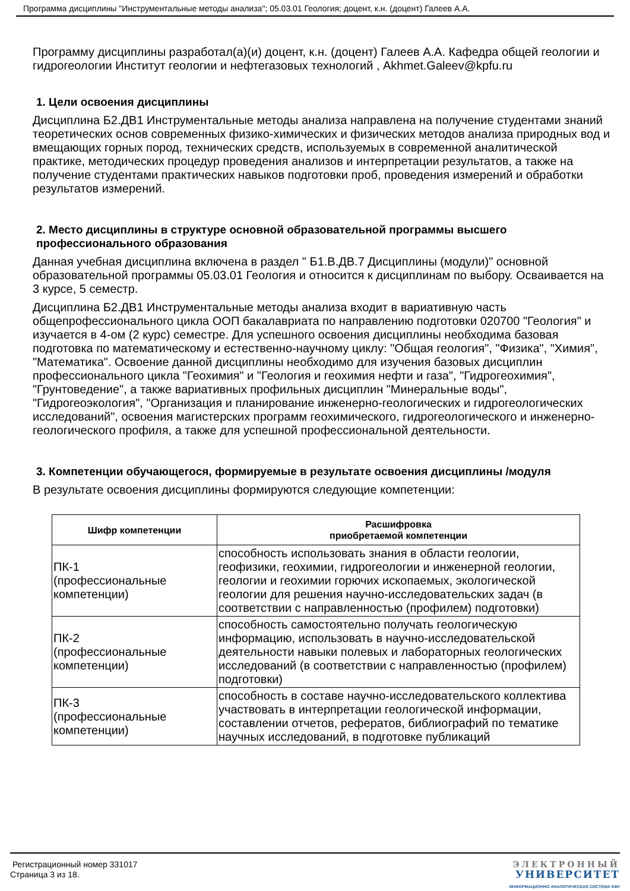Программа дисциплины "Инструментальные методы анализа"; 05.03.01 Геология; доцент, к.н. (доцент) Галеев А.А.
Программу дисциплины разработал(а)(и) доцент, к.н. (доцент) Галеев А.А. Кафедра общей геологии и гидрогеологии Институт геологии и нефтегазовых технологий , Akhmet.Galeev@kpfu.ru
1. Цели освоения дисциплины
Дисциплина Б2.ДВ1 Инструментальные методы анализа направлена на получение студентами знаний теоретических основ современных физико-химических и физических методов анализа природных вод и вмещающих горных пород, технических средств, используемых в современной аналитической практике, методических процедур проведения анализов и интерпретации результатов, а также на получение студентами практических навыков подготовки проб, проведения измерений и обработки результатов измерений.
2. Место дисциплины в структуре основной образовательной программы высшего профессионального образования
Данная учебная дисциплина включена в раздел " Б1.В.ДВ.7 Дисциплины (модули)" основной образовательной программы 05.03.01 Геология и относится к дисциплинам по выбору. Осваивается на 3 курсе, 5 семестр.
Дисциплина Б2.ДВ1 Инструментальные методы анализа входит в вариативную часть общепрофессионального цикла ООП бакалавриата по направлению подготовки 020700 "Геология" и изучается в 4-ом (2 курс) семестре. Для успешного освоения дисциплины необходима базовая подготовка по математическому и естественно-научному циклу: "Общая геология", "Физика", "Химия", "Математика". Освоение данной дисциплины необходимо для изучения базовых дисциплин профессионального цикла "Геохимия" и "Геология и геохимия нефти и газа", "Гидрогеохимия", "Грунтоведение", а также вариативных профильных дисциплин "Минеральные воды", "Гидрогеоэкология", "Организация и планирование инженерно-геологических и гидрогеологических исследований", освоения магистерских программ геохимического, гидрогеологического и инженерно-геологического профиля, а также для успешной профессиональной деятельности.
3. Компетенции обучающегося, формируемые в результате освоения дисциплины /модуля
В результате освоения дисциплины формируются следующие компетенции:
| Шифр компетенции | Расшифровка приобретаемой компетенции |
| --- | --- |
| ПК-1 (профессиональные компетенции) | способность использовать знания в области геологии, геофизики, геохимии, гидрогеологии и инженерной геологии, геологии и геохимии горючих ископаемых, экологической геологии для решения научно-исследовательских задач (в соответствии с направленностью (профилем) подготовки) |
| ПК-2 (профессиональные компетенции) | способность самостоятельно получать геологическую информацию, использовать в научно-исследовательской деятельности навыки полевых и лабораторных геологических исследований (в соответствии с направленностью (профилем) подготовки) |
| ПК-3 (профессиональные компетенции) | способность в составе научно-исследовательского коллектива участвовать в интерпретации геологической информации, составлении отчетов, рефератов, библиографий по тематике научных исследований, в подготовке публикаций |
Регистрационный номер 331017
Страница 3 из 18.
ЭЛЕКТРОННЫЙ
УНИВЕРСИТЕТ
ИНФОРМАЦИОННО АНАЛИТИЧЕСКАЯ СИСТЕМА КФУ